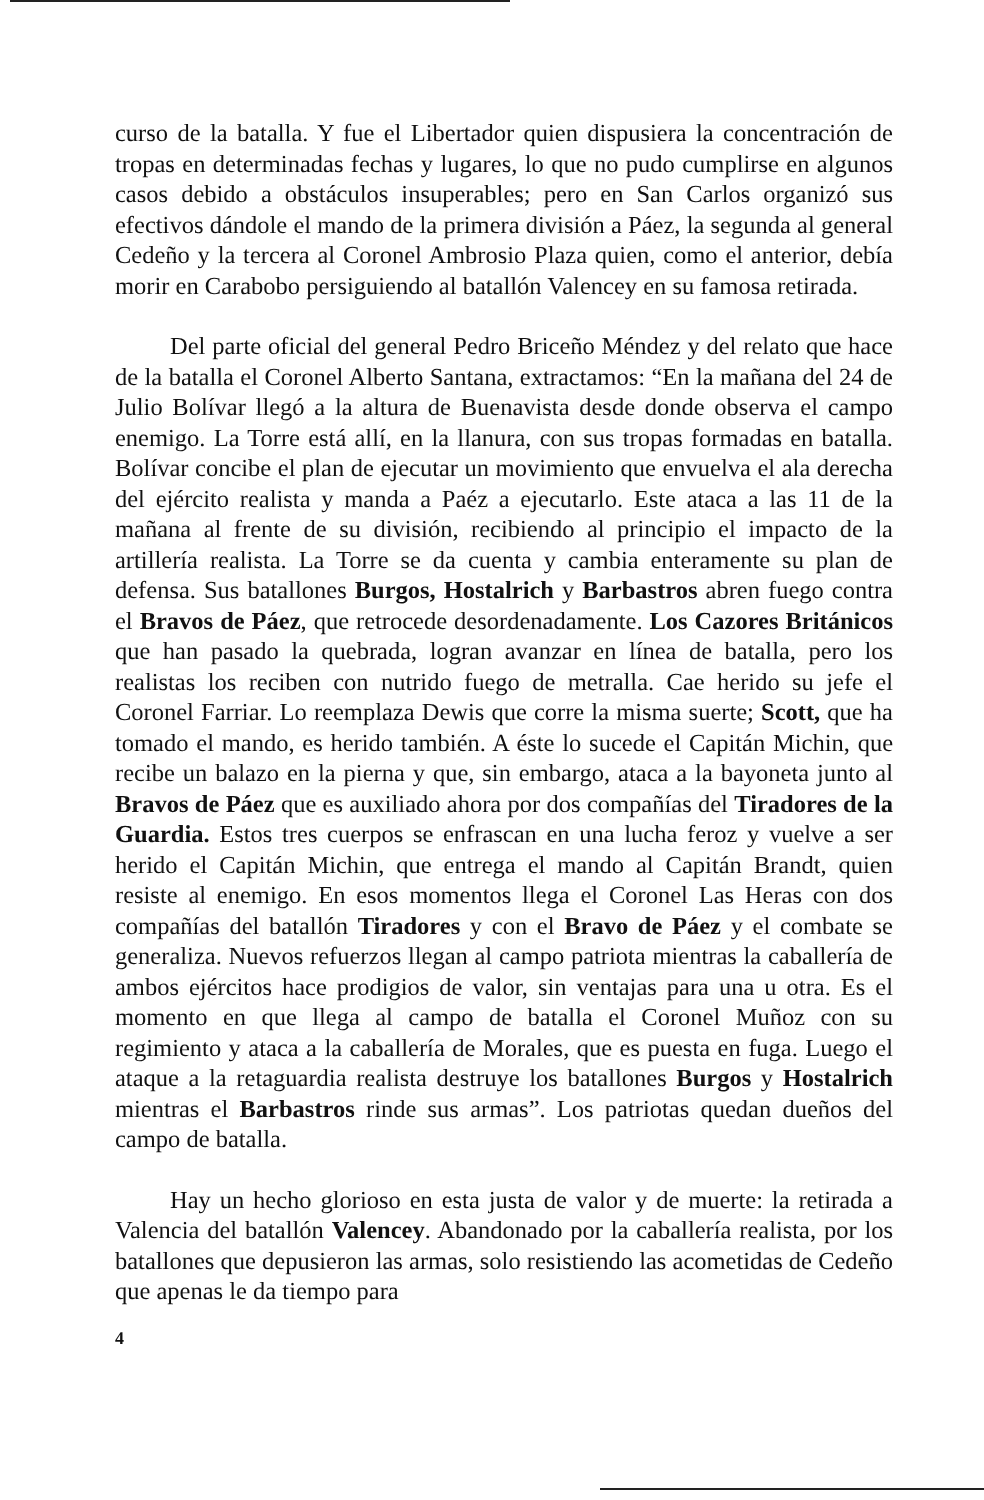curso de la batalla. Y fue el Libertador quien dispusiera la concentración de tropas en determinadas fechas y lugares, lo que no pudo cumplirse en algunos casos debido a obstáculos insuperables; pero en San Carlos organizó sus efectivos dándole el mando de la primera división a Páez, la segunda al general Cedeño y la tercera al Coronel Ambrosio Plaza quien, como el anterior, debía morir en Carabobo persiguiendo al batallón Valencey en su famosa retirada.
Del parte oficial del general Pedro Briceño Méndez y del relato que hace de la batalla el Coronel Alberto Santana, extractamos: “En la mañana del 24 de Julio Bolívar llegó a la altura de Buenavista desde donde observa el campo enemigo. La Torre está allí, en la llanura, con sus tropas formadas en batalla. Bolívar concibe el plan de ejecutar un movimiento que envuelva el ala derecha del ejército realista y manda a Paéz a ejecutarlo. Este ataca a las 11 de la mañana al frente de su división, recibiendo al principio el impacto de la artillería realista. La Torre se da cuenta y cambia enteramente su plan de defensa. Sus batallones Burgos, Hostalrich y Barbastros abren fuego contra el Bravos de Páez, que retrocede desordenadamente. Los Cazores Británicos que han pasado la quebrada, logran avanzar en línea de batalla, pero los realistas los reciben con nutrido fuego de metralla. Cae herido su jefe el Coronel Farriar. Lo reemplaza Dewis que corre la misma suerte; Scott, que ha tomado el mando, es herido también. A éste lo sucede el Capitán Michin, que recibe un balazo en la pierna y que, sin embargo, ataca a la bayoneta junto al Bravos de Páez que es auxiliado ahora por dos compañías del Tiradores de la Guardia. Estos tres cuerpos se enfrascan en una lucha feroz y vuelve a ser herido el Capitán Michin, que entrega el mando al Capitán Brandt, quien resiste al enemigo. En esos momentos llega el Coronel Las Heras con dos compañías del batallón Tiradores y con el Bravo de Páez y el combate se generaliza. Nuevos refuerzos llegan al campo patriota mientras la caballería de ambos ejércitos hace prodigios de valor, sin ventajas para una u otra. Es el momento en que llega al campo de batalla el Coronel Muñoz con su regimiento y ataca a la caballería de Morales, que es puesta en fuga. Luego el ataque a la retaguardia realista destruye los batallones Burgos y Hostalrich mientras el Barbastros rinde sus armas”. Los patriotas quedan dueños del campo de batalla.
Hay un hecho glorioso en esta justa de valor y de muerte: la retirada a Valencia del batallón Valencey. Abandonado por la caballería realista, por los batallones que depusieron las armas, solo resistiendo las acometidas de Cedeño que apenas le da tiempo para
4